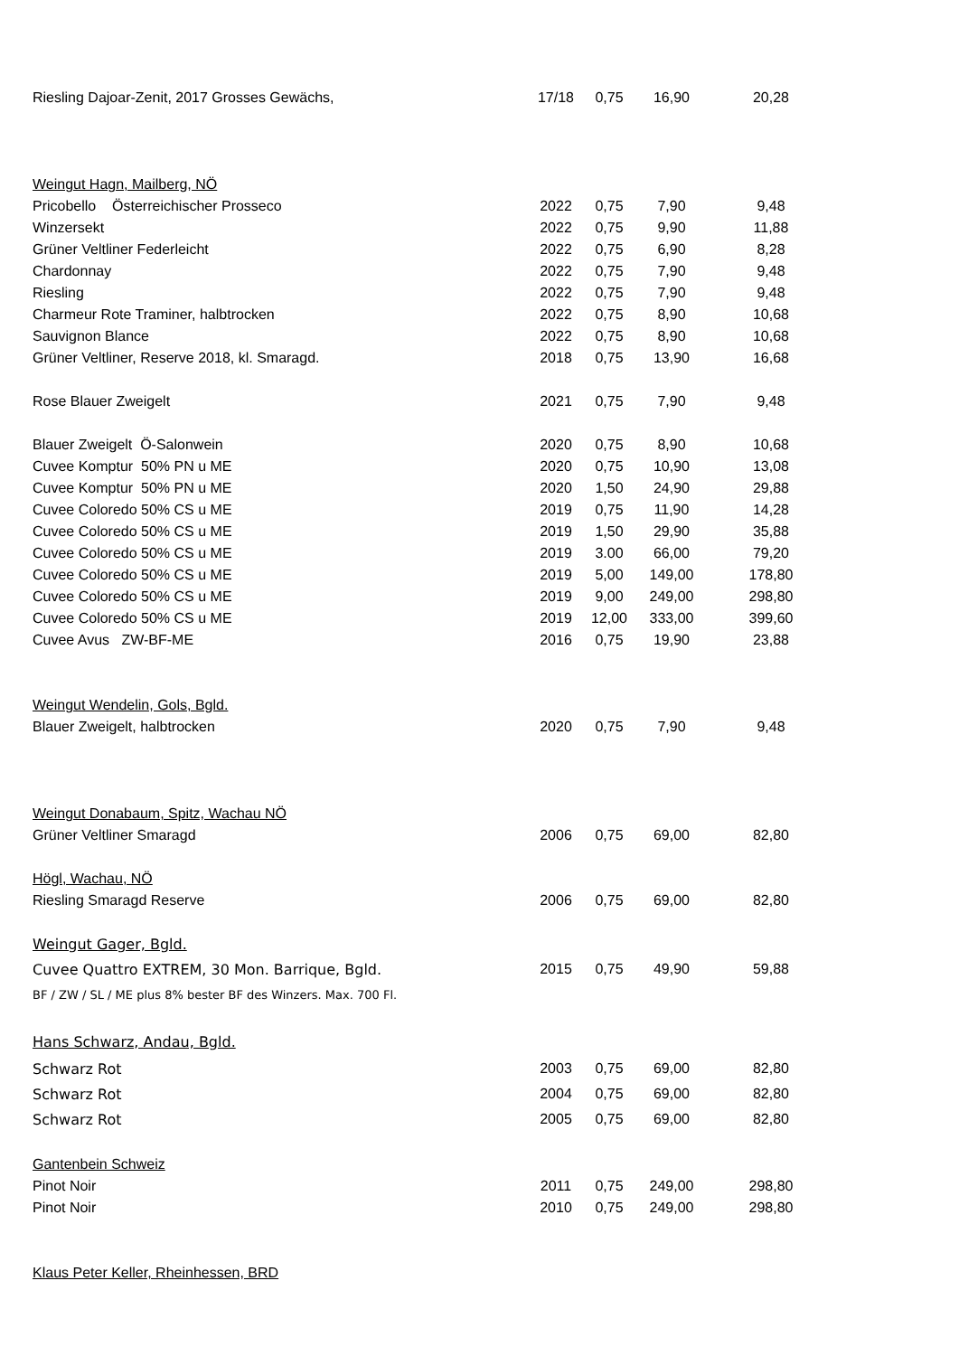| Riesling Dajoar-Zenit, 2017 Grosses Gewächs, | 17/18 | 0,75 | 16,90 | 20,28 |
| Weingut Hagn, Mailberg, NÖ | | | | |
| Pricobello Österreichischer Prosseco | 2022 | 0,75 | 7,90 | 9,48 |
| Winzersekt | 2022 | 0,75 | 9,90 | 11,88 |
| Grüner Veltliner Federleicht | 2022 | 0,75 | 6,90 | 8,28 |
| Chardonnay | 2022 | 0,75 | 7,90 | 9,48 |
| Riesling | 2022 | 0,75 | 7,90 | 9,48 |
| Charmeur Rote Traminer, halbtrocken | 2022 | 0,75 | 8,90 | 10,68 |
| Sauvignon Blance | 2022 | 0,75 | 8,90 | 10,68 |
| Grüner Veltliner, Reserve 2018, kl. Smaragd. | 2018 | 0,75 | 13,90 | 16,68 |
| Rose Blauer Zweigelt | 2021 | 0,75 | 7,90 | 9,48 |
| Blauer Zweigelt Ö-Salonwein | 2020 | 0,75 | 8,90 | 10,68 |
| Cuvee Komptur 50% PN u ME | 2020 | 0,75 | 10,90 | 13,08 |
| Cuvee Komptur 50% PN u ME | 2020 | 1,50 | 24,90 | 29,88 |
| Cuvee Coloredo 50% CS u ME | 2019 | 0,75 | 11,90 | 14,28 |
| Cuvee Coloredo 50% CS u ME | 2019 | 1,50 | 29,90 | 35,88 |
| Cuvee Coloredo 50% CS u ME | 2019 | 3.00 | 66,00 | 79,20 |
| Cuvee Coloredo 50% CS u ME | 2019 | 5,00 | 149,00 | 178,80 |
| Cuvee Coloredo 50% CS u ME | 2019 | 9,00 | 249,00 | 298,80 |
| Cuvee Coloredo 50% CS u ME | 2019 | 12,00 | 333,00 | 399,60 |
| Cuvee Avus ZW-BF-ME | 2016 | 0,75 | 19,90 | 23,88 |
| Weingut Wendelin, Gols, Bgld. | | | | |
| Blauer Zweigelt, halbtrocken | 2020 | 0,75 | 7,90 | 9,48 |
| Weingut Donabaum, Spitz, Wachau NÖ | | | | |
| Grüner Veltliner Smaragd | 2006 | 0,75 | 69,00 | 82,80 |
| Högl, Wachau, NÖ | | | | |
| Riesling Smaragd Reserve | 2006 | 0,75 | 69,00 | 82,80 |
| Weingut Gager, Bgld. | | | | |
| Cuvee Quattro EXTREM, 30 Mon. Barrique, Bgld. | 2015 | 0,75 | 49,90 | 59,88 |
| BF / ZW / SL / ME plus 8% bester BF des Winzers. Max. 700 Fl. | | | | |
| Hans Schwarz, Andau, Bgld. | | | | |
| Schwarz Rot | 2003 | 0,75 | 69,00 | 82,80 |
| Schwarz Rot | 2004 | 0,75 | 69,00 | 82,80 |
| Schwarz Rot | 2005 | 0,75 | 69,00 | 82,80 |
| Gantenbein Schweiz | | | | |
| Pinot Noir | 2011 | 0,75 | 249,00 | 298,80 |
| Pinot Noir | 2010 | 0,75 | 249,00 | 298,80 |
| Klaus Peter Keller, Rheinhessen, BRD | | | | |